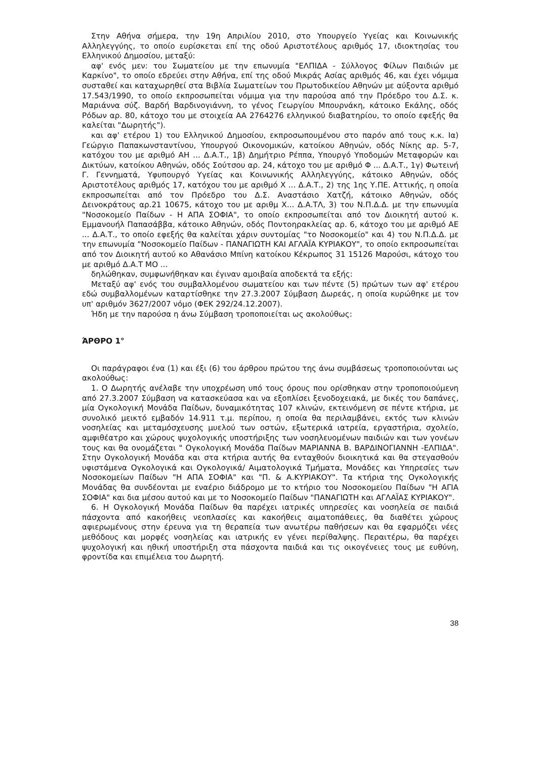Στην Αθήνα σήμερα, την 19η Απριλίου 2010, στο Υπουργείο Υγείας και Κοινωνικής Αλληλεγγύης, το οποίο ευρίσκεται επί της οδού Αριστοτέλους αριθμός 17, ιδιοκτησίας του Ελληνικού Δημοσίου, μεταξύ:
αφ' ενός μεν: του Σωματείου με την επωνυμία "ΕΛΠΙΔΑ - Σύλλογος Φίλων Παιδιών με Καρκίνο", το οποίο εδρεύει στην Αθήνα, επί της οδού Μικράς Ασίας αριθμός 46, και έχει νόμιμα συσταθεί και καταχωρηθεί στα Βιβλία Σωματείων του Πρωτοδικείου Αθηνών με αύξοντα αριθμό 17.543/1990, το οποίο εκπροσωπείται νόμιμα για την παρούσα από την Πρόεδρο του Δ.Σ. κ. Μαριάννα σύζ. Βαρδή Βαρδινογιάννη, το γένος Γεωργίου Μπουρνάκη, κάτοικο Εκάλης, οδός Ρόδων αρ. 80, κάτοχο του με στοιχεία ΑΑ 2764276 ελληνικού διαβατηρίου, το οποίο εφεξής θα καλείται "Δωρητής").
και αφ' ετέρου 1) του Ελληνικού Δημοσίου, εκπροσωπουμένου στο παρόν από τους κ.κ. Ια) Γεώργιο Παπακωνσταντίνου, Υπουργού Οικονομικών, κατοίκου Αθηνών, οδός Νίκης αρ. 5-7, κατόχου του με αριθμό ΑΗ ... Δ.Α.Τ., 1β) Δημήτριο Ρέππα, Υπουργό Υποδομών Μεταφορών και Δικτύων, κατοίκου Αθηνών, οδός Σούτσου αρ. 24, κάτοχο του με αριθμό Φ ... Δ.Α.Τ., 1γ) Φωτεινή Γ. Γεννηματά, Υφυπουργό Υγείας και Κοινωνικής Αλληλεγγύης, κάτοικο Αθηνών, οδός Αριστοτέλους αριθμός 17, κατόχου του με αριθμό Χ ... Δ.Α.Τ., 2) της 1ης Υ.ΠΕ. Αττικής, η οποία εκπροσωπείται από τον Πρόεδρο του Δ.Σ. Αναστάσιο Χατζή, κάτοικο Αθηνών, οδός Δεινοκράτους αρ.21 10675, κάτοχο του με αριθμ Χ... Δ.Α.ΤΛ, 3) του Ν.Π.Δ.Δ. με την επωνυμία "Νοσοκομείο Παίδων - Η ΑΠΑ ΣΟΦΙΑ", το οποίο εκπροσωπείται από τον Διοικητή αυτού κ. Εμμανουήλ Παπασάββα, κάτοικο Αθηνών, οδός Ποντοηρακλείας αρ. 6, κάτοχο του με αριθμό ΑΕ ... Δ.Α.Τ., το οποίο εφεξής θα καλείται χάριν συντομίας "το Νοσοκομείο" και 4) του Ν.Π.Δ.Δ. με την επωνυμία "Νοσοκομείο Παίδων - ΠΑΝΑΓΙΩΤΗ ΚΑΙ ΑΓΛΑΪΑ ΚΥΡΙΑΚΟΥ", το οποίο εκπροσωπείται από τον Διοικητή αυτού κο Αθανάσιο Μπίνη κατοίκου Κέκρωπος 31 15126 Μαρούσι, κάτοχο του με αριθμό Δ.Α.Τ ΜΟ ...
δηλώθηκαν, συμφωνήθηκαν και έγιναν αμοιβαία αποδεκτά τα εξής:
Μεταξύ αφ' ενός του συμβαλλομένου σωματείου και των πέντε (5) πρώτων των αφ' ετέρου εδώ συμβαλλομένων καταρτίσθηκε την 27.3.2007 Σύμβαση Δωρεάς, η οποία κυρώθηκε με τον υπ' αριθμόν 3627/2007 νόμο (ΦΕΚ 292/24.12.2007).
Ήδη με την παρούσα η άνω Σύμβαση τροποποιείται ως ακολούθως:
ΆΡΘΡΟ 1°
Οι παράγραφοι ένα (1) και έξι (6) του άρθρου πρώτου της άνω συμβάσεως τροποποιούνται ως ακολούθως:
1. Ο Δωρητής ανέλαβε την υποχρέωση υπό τους όρους που ορίσθηκαν στην τροποποιούμενη από 27.3.2007 Σύμβαση να κατασκεύασα και να εξοπλίσει ξενοδοχειακά, με δικές του δαπάνες, μία Ογκολογική Μονάδα Παίδων, δυναμικότητας 107 κλινών, εκτεινόμενη σε πέντε κτήρια, με συνολικό μεικτό εμβαδόν 14.911 τ.μ. περίπου, η οποία θα περιλαμβάνει, εκτός των κλινών νοσηλείας και μεταμόσχευσης μυελού των οστών, εξωτερικά ιατρεία, εργαστήρια, σχολείο, αμφιθέατρο και χώρους ψυχολογικής υποστήριξης των νοσηλευομένων παιδιών και των γονέων τους και θα ονομάζεται " Ογκολογική Μονάδα Παίδων ΜΑΡΙΑΝΝΑ Β. ΒΑΡΔΙΝΟΓΙΑΝΝΗ -ΕΛΠΙΔΑ". Στην Ογκολογική Μονάδα και στα κτήρια αυτής θα ενταχθούν διοικητικά και θα στεγασθούν υφιστάμενα Ογκολογικά και Ογκολογικά/ Αιματολογικά Τμήματα, Μονάδες και Υπηρεσίες των Νοσοκομείων Παίδων "Η ΑΠΑ ΣΟΦΙΑ" και "Π. & Α.ΚΥΡΙΑΚΟΥ". Τα κτήρια της Ογκολογικής Μονάδας θα συνδέονται με εναέριο διάδρομο με το κτήριο του Νοσοκομείου Παίδων "Η ΑΓΙΑ ΣΟΦΙΑ" και δια μέσου αυτού και με το Νοσοκομείο Παίδων "ΠΑΝΑΓΙΩΤΗ και ΑΓΛΑΪΑΣ ΚΥΡΙΑΚΟΥ".
6. Η Ογκολογική Μονάδα Παίδων θα παρέχει ιατρικές υπηρεσίες και νοσηλεία σε παιδιά πάσχοντα από κακοήθεις νεοπλασίες και κακοήθεις αιματοπάθειες, θα διαθέτει χώρους αφιερωμένους στην έρευνα για τη θεραπεία των ανωτέρω παθήσεων και θα εφαρμόζει νέες μεθόδους και μορφές νοσηλείας και ιατρικής εν γένει περίθαλψης. Περαιτέρω, θα παρέχει ψυχολογική και ηθική υποστήριξη στα πάσχοντα παιδιά και τις οικογένειες τους με ευθύνη, φροντίδα και επιμέλεια του Δωρητή.
38